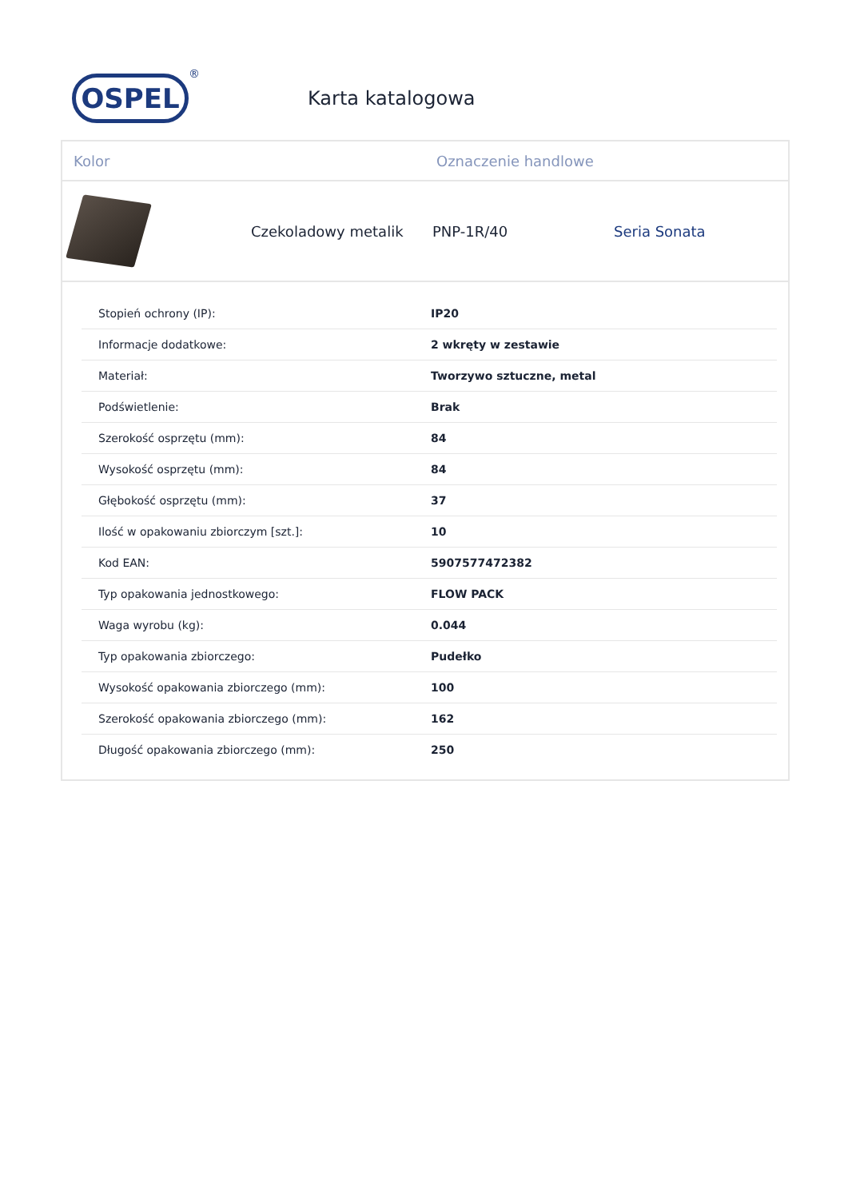OSPEL
®
Karta katalogowa
Kolor Oznaczenie handlowe
Czekoladowy metalik PNP-1R/40 Seria Sonata
| Stopień ochrony (IP): | IP20 |
| Informacje dodatkowe: | 2 wkręty w zestawie |
| Materiał: | Tworzywo sztuczne, metal |
| Podświetlenie: | Brak |
| Szerokość osprzętu (mm): | 84 |
| Wysokość osprzętu (mm): | 84 |
| Głębokość osprzętu (mm): | 37 |
| Ilość w opakowaniu zbiorczym [szt.]: | 10 |
| Kod EAN: | 5907577472382 |
| Typ opakowania jednostkowego: | FLOW PACK |
| Waga wyrobu (kg): | 0.044 |
| Typ opakowania zbiorczego: | Pudełko |
| Wysokość opakowania zbiorczego (mm): | 100 |
| Szerokość opakowania zbiorczego (mm): | 162 |
| Długość opakowania zbiorczego (mm): | 250 |